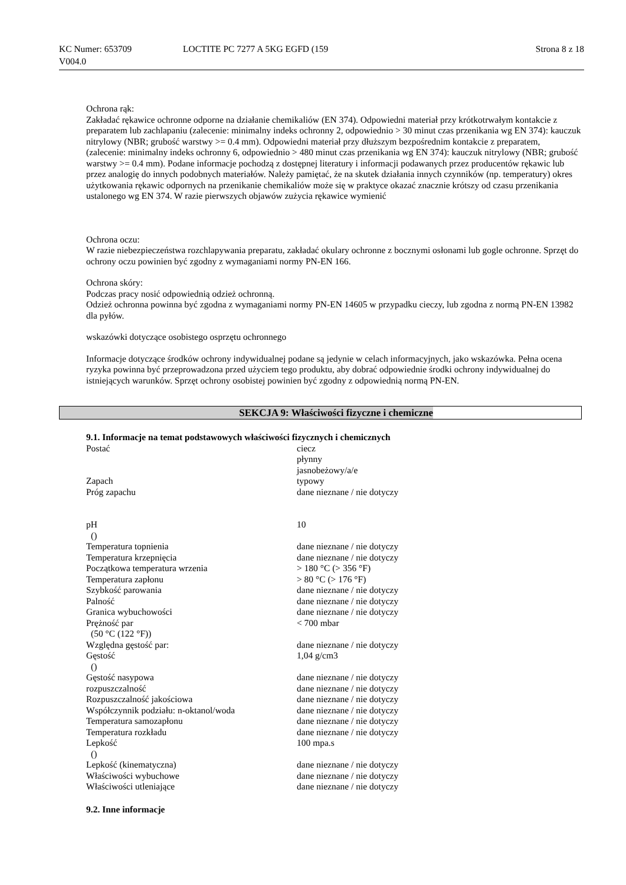KC Numer: 653709
V004.0
LOCTITE PC 7277 A 5KG EGFD (159
Strona 8 z 18
Ochrona rąk:
Zakładać rękawice ochronne odporne na działanie chemikaliów (EN 374). Odpowiedni materiał przy krótkotrwałym kontakcie z preparatem lub zachlapaniu (zalecenie: minimalny indeks ochronny 2, odpowiednio > 30 minut czas przenikania wg EN 374): kauczuk nitrylowy (NBR; grubość warstwy >= 0.4 mm). Odpowiedni materiał przy dłuższym bezpośrednim kontakcie z preparatem, (zalecenie: minimalny indeks ochronny 6, odpowiednio > 480 minut czas przenikania wg EN 374): kauczuk nitrylowy (NBR; grubość warstwy >= 0.4 mm). Podane informacje pochodzą z dostępnej literatury i informacji podawanych przez producentów rękawic lub przez analogię do innych podobnych materiałów. Należy pamiętać, że na skutek działania innych czynników (np. temperatury) okres użytkowania rękawic odpornych na przenikanie chemikaliów może się w praktyce okazać znacznie krótszy od czasu przenikania ustalonego wg EN 374. W razie pierwszych objawów zużycia rękawice wymienić
Ochrona oczu:
W razie niebezpieczeństwa rozchlapywania preparatu, zakładać okulary ochronne z bocznymi osłonami lub gogle ochronne. Sprzęt do ochrony oczu powinien być zgodny z wymaganiami normy PN-EN 166.
Ochrona skóry:
Podczas pracy nosić odpowiednią odzież ochronną.
Odzież ochronna powinna być zgodna z wymaganiami normy PN-EN 14605 w przypadku cieczy, lub zgodna z normą PN-EN 13982 dla pyłów.
wskazówki dotyczące osobistego osprzętu ochronnego
Informacje dotyczące środków ochrony indywidualnej podane są jedynie w celach informacyjnych, jako wskazówka. Pełna ocena ryzyka powinna być przeprowadzona przed użyciem tego produktu, aby dobrać odpowiednie środki ochrony indywidualnej do istniejących warunków. Sprzęt ochrony osobistej powinien być zgodny z odpowiednią normą PN-EN.
SEKCJA 9: Właściwości fizyczne i chemiczne
9.1. Informacje na temat podstawowych właściwości fizycznych i chemicznych
| Postać | ciecz płynny jasnobeżowy/a/e |
| Zapach | typowy |
| Próg zapachu | dane nieznane / nie dotyczy |
| pH () | 10 |
| Temperatura topnienia | dane nieznane / nie dotyczy |
| Temperatura krzepnięcia | dane nieznane / nie dotyczy |
| Początkowa temperatura wrzenia | > 180 °C (> 356 °F) |
| Temperatura zapłonu | > 80 °C (> 176 °F) |
| Szybkość parowania | dane nieznane / nie dotyczy |
| Palność | dane nieznane / nie dotyczy |
| Granica wybuchowości | dane nieznane / nie dotyczy |
| Prężność par (50 °C (122 °F)) | < 700 mbar |
| Względna gęstość par: | dane nieznane / nie dotyczy |
| Gęstość () | 1,04 g/cm3 |
| Gęstość nasypowa | dane nieznane / nie dotyczy |
| rozpuszczalność | dane nieznane / nie dotyczy |
| Rozpuszczalność jakościowa | dane nieznane / nie dotyczy |
| Współczynnik podziału: n-oktanol/woda | dane nieznane / nie dotyczy |
| Temperatura samozapłonu | dane nieznane / nie dotyczy |
| Temperatura rozkładu | dane nieznane / nie dotyczy |
| Lepkość () | 100 mpa.s |
| Lepkość (kinematyczna) | dane nieznane / nie dotyczy |
| Właściwości wybuchowe | dane nieznane / nie dotyczy |
| Właściwości utleniające | dane nieznane / nie dotyczy |
9.2. Inne informacje